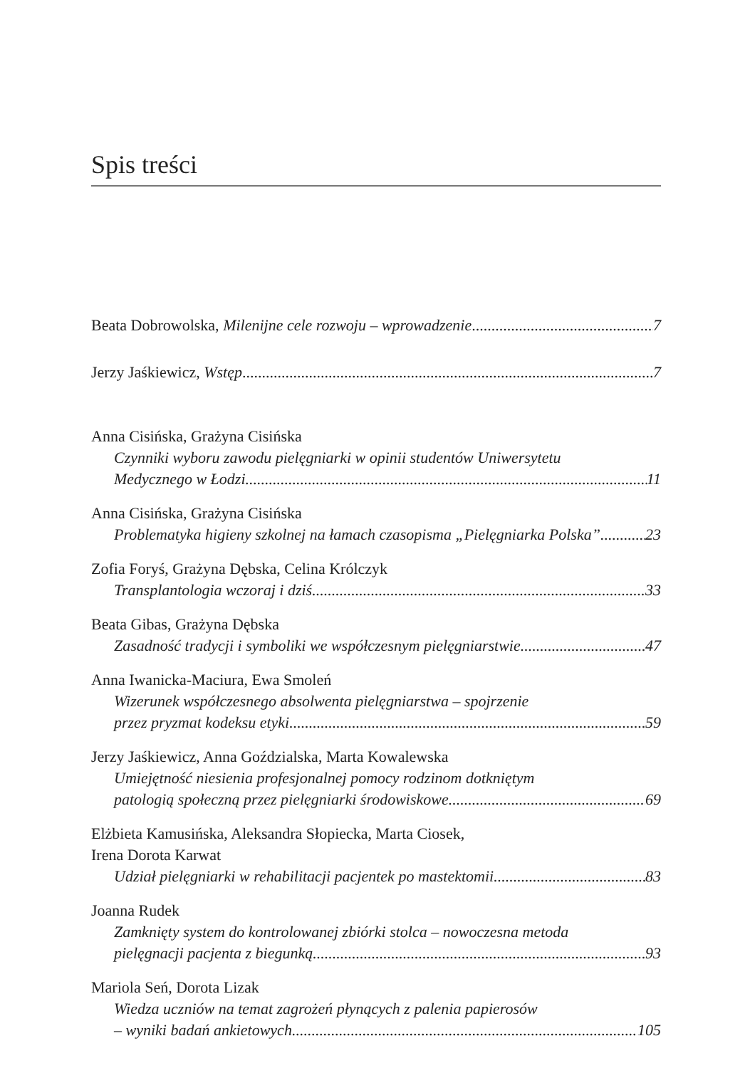Spis treści
Beata Dobrowolska, Milenijne cele rozwoju – wprowadzenie 7
Jerzy Jaśkiewicz, Wstęp 7
Anna Cisińska, Grażyna Cisińska
Czynniki wyboru zawodu pielęgniarki w opinii studentów Uniwersytetu
Medycznego w Łodzi 11
Anna Cisińska, Grażyna Cisińska
Problematyka higieny szkolnej na łamach czasopisma „Pielęgniarka Polska” 23
Zofia Foryś, Grażyna Dębska, Celina Królczyk
Transplantologia wczoraj i dziś 33
Beata Gibas, Grażyna Dębska
Zasadność tradycji i symboliki we współczesnym pielęgniarstwie 47
Anna Iwanicka-Maciura, Ewa Smoleń
Wizerunek współczesnego absolwenta pielęgniarstwa – spojrzenie
przez pryzmat kodeksu etyki 59
Jerzy Jaśkiewicz, Anna Goździalska, Marta Kowalewska
Umiejętność niesienia profesjonalnej pomocy rodzinom dotkniętym
patologią społeczną przez pielęgniarki środowiskowe 69
Elżbieta Kamusińska, Aleksandra Słopiecka, Marta Ciosek,
Irena Dorota Karwat
Udział pielęgniarki w rehabilitacji pacjentek po mastektomii 83
Joanna Rudek
Zamknięty system do kontrolowanej zbiórki stolca – nowoczesna metoda
pielęgnacji pacjenta z biegunką 93
Mariola Seń, Dorota Lizak
Wiedza uczniów na temat zagrożeń płynących z palenia papierosów
– wyniki badań ankietowych 105